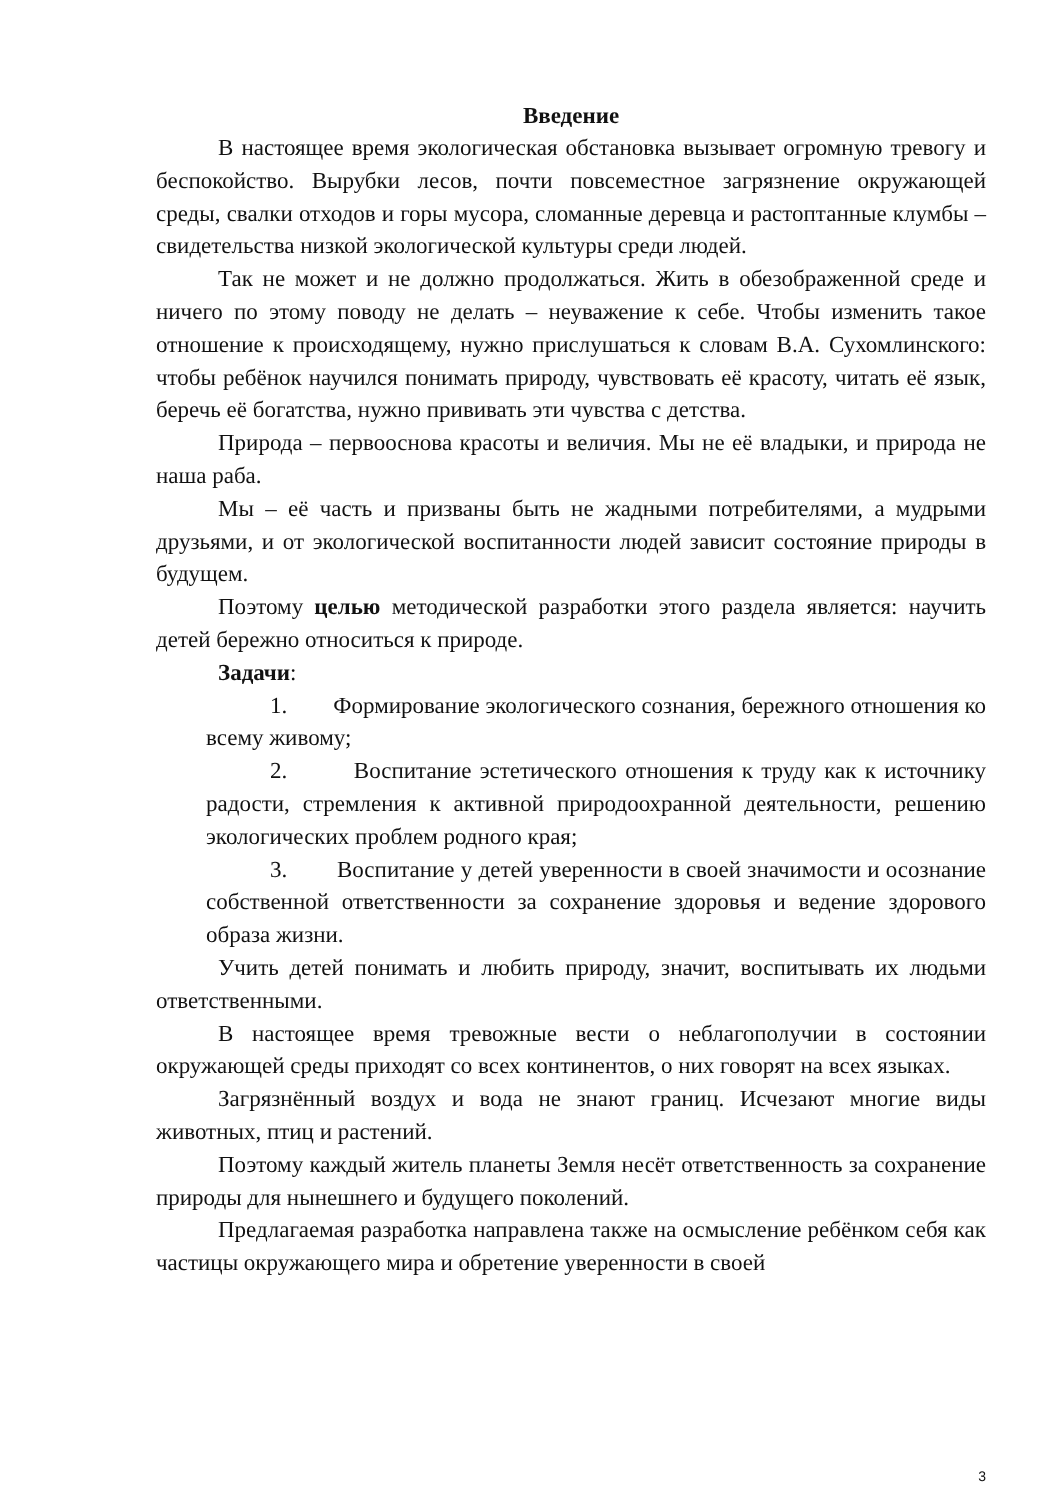Введение
В настоящее время экологическая обстановка вызывает огромную тревогу и беспокойство. Вырубки лесов, почти повсеместное загрязнение окружающей среды, свалки отходов и горы мусора, сломанные деревца и растоптанные клумбы – свидетельства низкой экологической культуры среди людей.
Так не может и не должно продолжаться. Жить в обезображенной среде и ничего по этому поводу не делать – неуважение к себе. Чтобы изменить такое отношение к происходящему, нужно прислушаться к словам В.А. Сухомлинского: чтобы ребёнок научился понимать природу, чувствовать её красоту, читать её язык, беречь её богатства, нужно прививать эти чувства с детства.
Природа – первооснова красоты и величия. Мы не её владыки, и природа не наша раба.
Мы – её часть и призваны быть не жадными потребителями, а мудрыми друзьями, и от экологической воспитанности людей зависит состояние природы в будущем.
Поэтому целью методической разработки этого раздела является: научить детей бережно относиться к природе.
Задачи:
1. Формирование экологического сознания, бережного отношения ко всему живому;
2. Воспитание эстетического отношения к труду как к источнику радости, стремления к активной природоохранной деятельности, решению экологических проблем родного края;
3. Воспитание у детей уверенности в своей значимости и осознание собственной ответственности за сохранение здоровья и ведение здорового образа жизни.
Учить детей понимать и любить природу, значит, воспитывать их людьми ответственными.
В настоящее время тревожные вести о неблагополучии в состоянии окружающей среды приходят со всех континентов, о них говорят на всех языках.
Загрязнённый воздух и вода не знают границ. Исчезают многие виды животных, птиц и растений.
Поэтому каждый житель планеты Земля несёт ответственность за сохранение природы для нынешнего и будущего поколений.
Предлагаемая разработка направлена также на осмысление ребёнком себя как частицы окружающего мира и обретение уверенности в своей
3